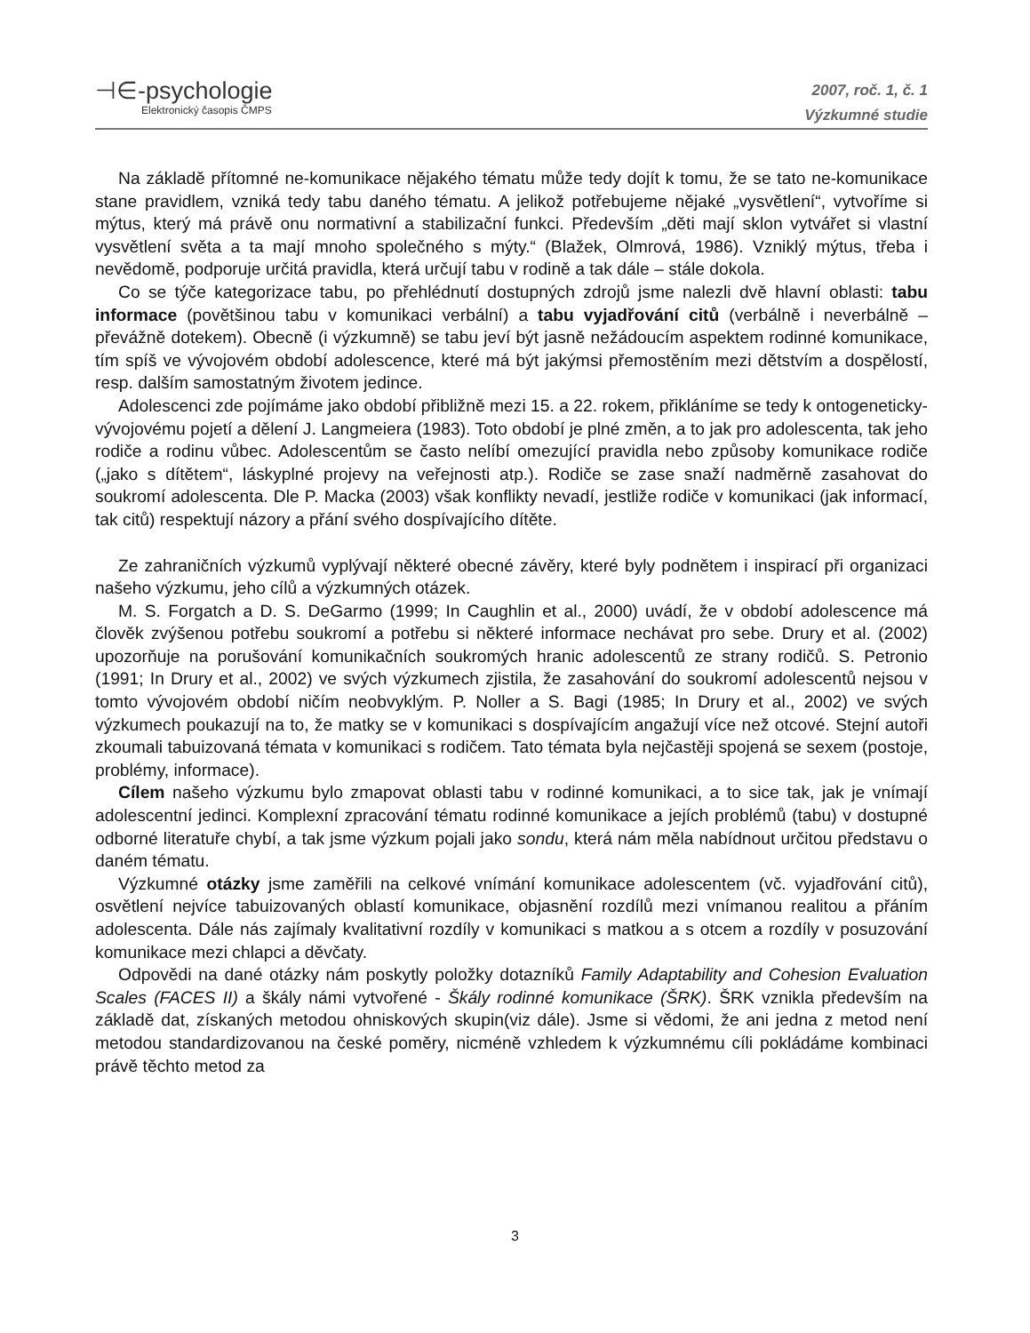⊣∈-psychologie
Elektronický časopis ČMPS
2007, roč. 1, č. 1
Výzkumné studie
Na základě přítomné ne-komunikace nějakého tématu může tedy dojít k tomu, že se tato ne-komunikace stane pravidlem, vzniká tedy tabu daného tématu. A jelikož potřebujeme nějaké „vysvětlení“, vytvoříme si mýtus, který má právě onu normativní a stabilizační funkci. Především „děti mají sklon vytvářet si vlastní vysvětlení světa a ta mají mnoho společného s mýty.“ (Blažek, Olmrová, 1986). Vzniklý mýtus, třeba i nevědomě, podporuje určitá pravidla, která určují tabu v rodině a tak dále – stále dokola.
Co se týče kategorizace tabu, po přehlédnutí dostupných zdrojů jsme nalezli dvě hlavní oblasti: tabu informace (povětšinou tabu v komunikaci verbální) a tabu vyjadřování citů (verbálně i neverbálně – převážně dotekem). Obecně (i výzkumně) se tabu jeví být jasně nežádoucím aspektem rodinné komunikace, tím spíš ve vývojovém období adolescence, které má být jakýmsi přemostěním mezi dětstvím a dospělostí, resp. dalším samostatným životem jedince.
Adolescenci zde pojímáme jako období přibližně mezi 15. a 22. rokem, přikláníme se tedy k ontogeneticky-vývojovému pojetí a dělení J. Langmeiera (1983). Toto období je plné změn, a to jak pro adolescenta, tak jeho rodiče a rodinu vůbec. Adolescentům se často nelíbí omezující pravidla nebo způsoby komunikace rodiče („jako s dítětem“, láskyplné projevy na veřejnosti atp.). Rodiče se zase snaží nadměrně zasahovat do soukromí adolescenta. Dle P. Macka (2003) však konflikty nevadí, jestliže rodiče v komunikaci (jak informací, tak citů) respektují názory a přání svého dospívajícího dítěte.
Ze zahraničních výzkumů vyplývají některé obecné závěry, které byly podnětem i inspirací při organizaci našeho výzkumu, jeho cílů a výzkumných otázek.
M. S. Forgatch a D. S. DeGarmo (1999; In Caughlin et al., 2000) uvádí, že v období adolescence má člověk zvýšenou potřebu soukromí a potřebu si některé informace nechávat pro sebe. Drury et al. (2002) upozorňuje na porušování komunikačních soukromých hranic adolescentů ze strany rodičů. S. Petronio (1991; In Drury et al., 2002) ve svých výzkumech zjistila, že zasahování do soukromí adolescentů nejsou v tomto vývojovém období ničím neobvyklým. P. Noller a S. Bagi (1985; In Drury et al., 2002) ve svých výzkumech poukazují na to, že matky se v komunikaci s dospívajícím angažují více než otcové. Stejní autoři zkoumali tabuizovaná témata v komunikaci s rodičem. Tato témata byla nejčastěji spojená se sexem (postoje, problémy, informace).
Cílem našeho výzkumu bylo zmapovat oblasti tabu v rodinné komunikaci, a to sice tak, jak je vnímají adolescentní jedinci. Komplexní zpracování tématu rodinné komunikace a jejích problémů (tabu) v dostupné odborné literatuře chybí, a tak jsme výzkum pojali jako sondu, která nám měla nabídnout určitou představu o daném tématu.
Výzkumné otázky jsme zaměřili na celkové vnímání komunikace adolescentem (vč. vyjadřování citů), osvětlení nejvíce tabuizovaných oblastí komunikace, objasnění rozdílů mezi vnímanou realitou a přáním adolescenta. Dále nás zajímaly kvalitativní rozdíly v komunikaci s matkou a s otcem a rozdíly v posuzování komunikace mezi chlapci a děvčaty.
Odpovědi na dané otázky nám poskytly položky dotazníků Family Adaptability and Cohesion Evaluation Scales (FACES II) a škály námi vytvořené - Škály rodinné komunikace (ŠRK). ŠRK vznikla především na základě dat, získaných metodou ohniskových skupin(viz dále). Jsme si vědomi, že ani jedna z metod není metodou standardizovanou na české poměry, nicméně vzhledem k výzkumnému cíli pokládáme kombinaci právě těchto metod za
3